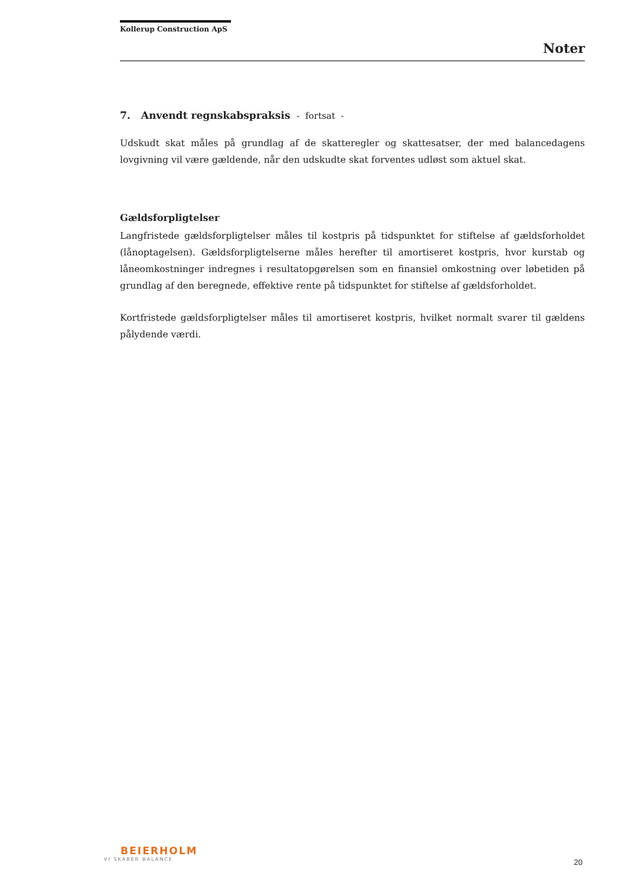Kollerup Construction ApS
Noter
7. Anvendt regnskabspraksis - fortsat -
Udskudt skat måles på grundlag af de skatteregler og skattesatser, der med balancedagens lovgivning vil være gældende, når den udskudte skat forventes udløst som aktuel skat.
Gældsforpligtelser
Langfristede gældsforpligtelser måles til kostpris på tidspunktet for stiftelse af gældsforholdet (lånoptagelsen). Gældsforpligtelserne måles herefter til amortiseret kostpris, hvor kurstab og låneomkostninger indregnes i resultatopgørelsen som en finansiel omkostning over løbetiden på grundlag af den beregnede, effektive rente på tidspunktet for stiftelse af gældsforholdet.
Kortfristede gældsforpligtelser måles til amortiseret kostpris, hvilket normalt svarer til gældens pålydende værdi.
BEIERHOLM
VI SKABER BALANCE
20